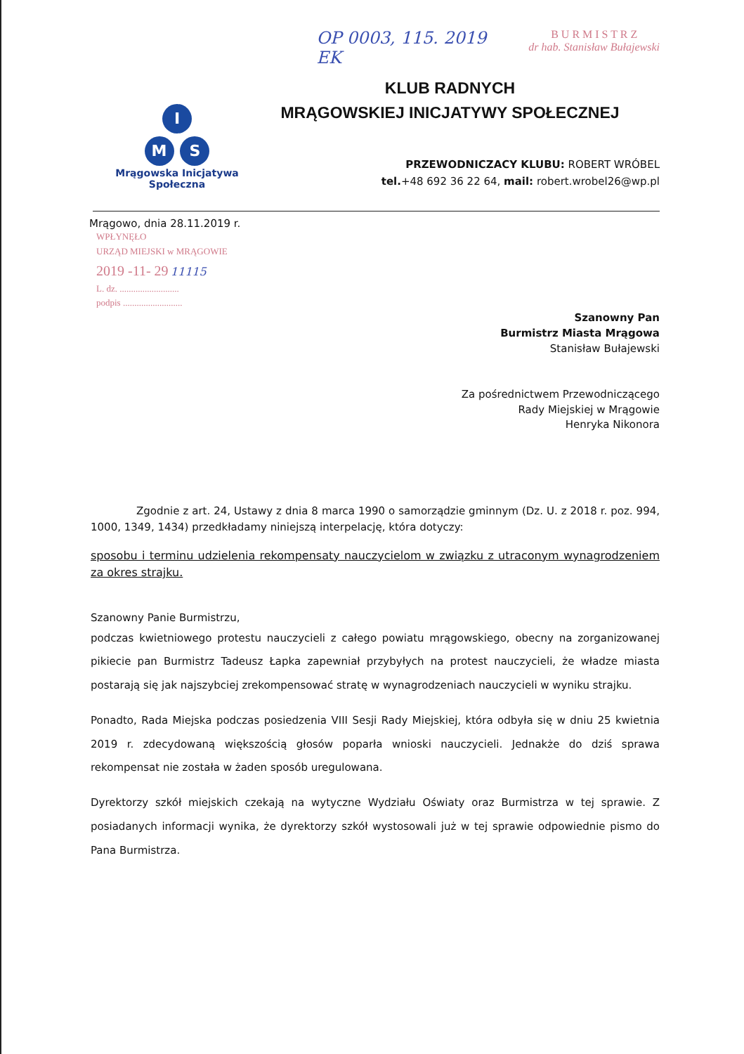OP 0003, 115. 2019
EK
B U R M I S T R Z
dr hab. Stanisław Bułajewski
I
M S
Mrągowska Inicjatywa
Społeczna
KLUB RADNYCH
MRĄGOWSKIEJ INICJATYWY SPOŁECZNEJ
PRZEWODNICZACY KLUBU: ROBERT WRÓBEL
tel.+48 692 36 22 64, mail: robert.wrobel26@wp.pl
Mrągowo, dnia 28.11.2019 r.
WPŁYNĘŁO
URZĄD MIEJSKI w MRĄGOWIE
2019 -11- 29 11115
L. dz. ..........................
podpis ..........................
Szanowny Pan
Burmistrz Miasta Mrągowa
Stanisław Bułajewski
Za pośrednictwem Przewodniczącego
Rady Miejskiej w Mrągowie
Henryka Nikonora
Zgodnie z art. 24, Ustawy z dnia 8 marca 1990 o samorządzie gminnym (Dz. U. z 2018 r. poz. 994, 1000, 1349, 1434) przedkładamy niniejszą interpelację, która dotyczy:
sposobu i terminu udzielenia rekompensaty nauczycielom w związku z utraconym wynagrodzeniem za okres strajku.
Szanowny Panie Burmistrzu,
podczas kwietniowego protestu nauczycieli z całego powiatu mrągowskiego, obecny na zorganizowanej pikiecie pan Burmistrz Tadeusz Łapka zapewniał przybyłych na protest nauczycieli, że władze miasta postarają się jak najszybciej zrekompensować stratę w wynagrodzeniach nauczycieli w wyniku strajku.
Ponadto, Rada Miejska podczas posiedzenia VIII Sesji Rady Miejskiej, która odbyła się w dniu 25 kwietnia 2019 r. zdecydowaną większością głosów poparła wnioski nauczycieli. Jednakże do dziś sprawa rekompensat nie została w żaden sposób uregulowana.
Dyrektorzy szkół miejskich czekają na wytyczne Wydziału Oświaty oraz Burmistrza w tej sprawie. Z posiadanych informacji wynika, że dyrektorzy szkół wystosowali już w tej sprawie odpowiednie pismo do Pana Burmistrza.